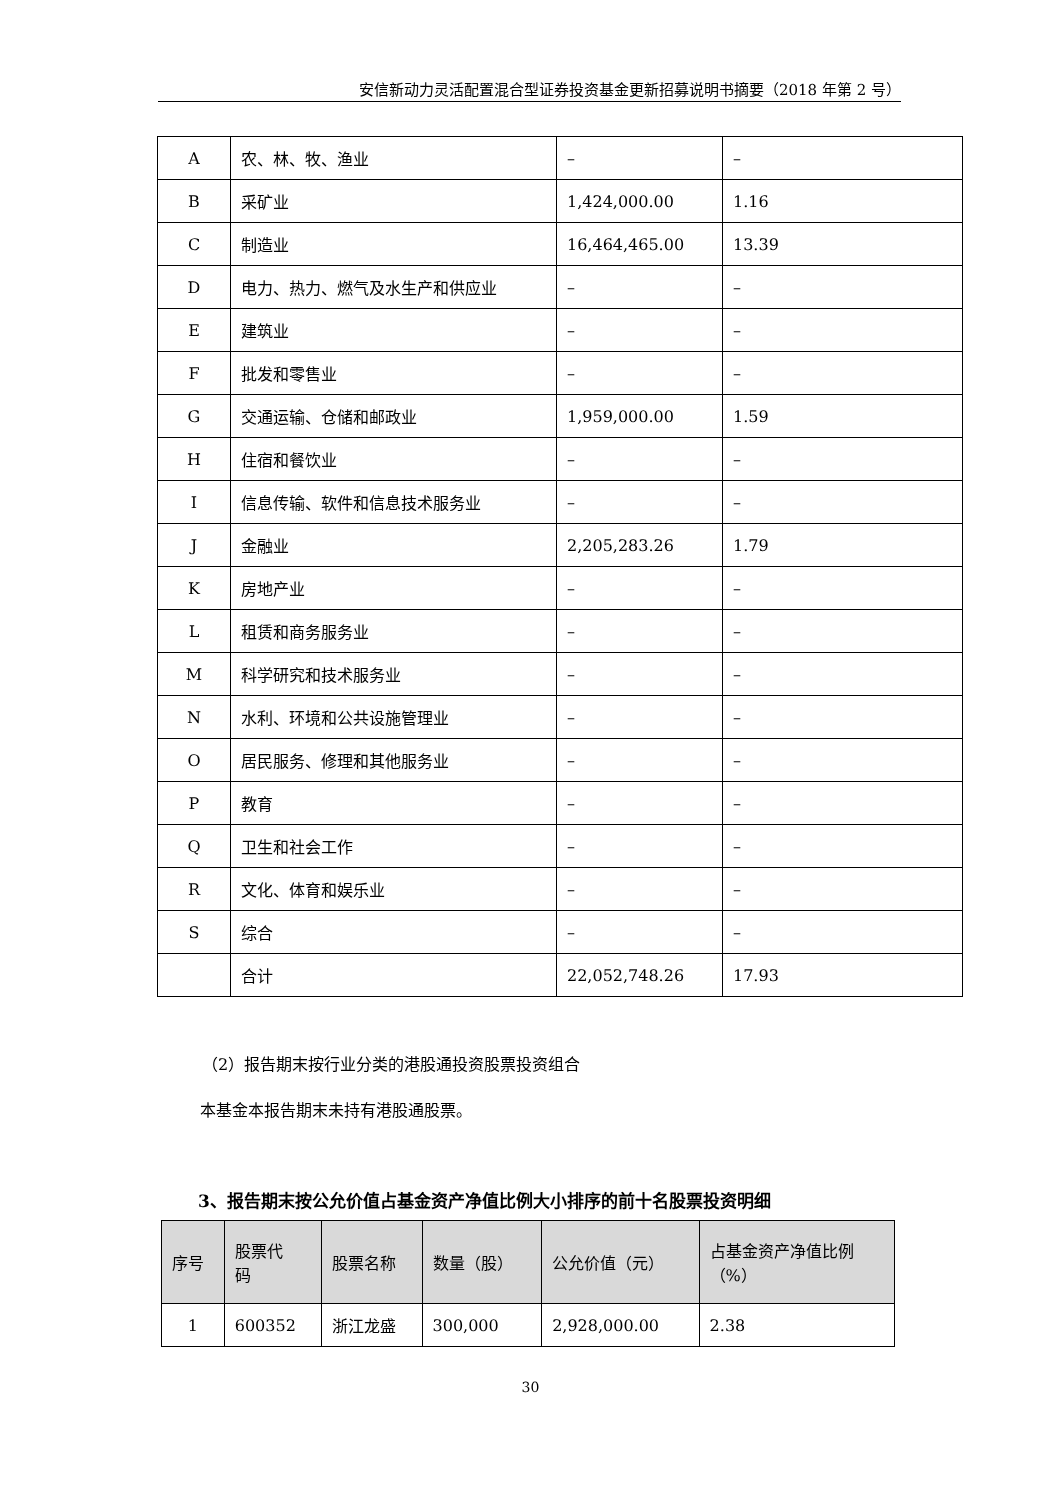安信新动力灵活配置混合型证券投资基金更新招募说明书摘要（2018 年第 2 号）
| A | 农、林、牧、渔业 | – | – |
| B | 采矿业 | 1,424,000.00 | 1.16 |
| C | 制造业 | 16,464,465.00 | 13.39 |
| D | 电力、热力、燃气及水生产和供应业 | – | – |
| E | 建筑业 | – | – |
| F | 批发和零售业 | – | – |
| G | 交通运输、仓储和邮政业 | 1,959,000.00 | 1.59 |
| H | 住宿和餐饮业 | – | – |
| I | 信息传输、软件和信息技术服务业 | – | – |
| J | 金融业 | 2,205,283.26 | 1.79 |
| K | 房地产业 | – | – |
| L | 租赁和商务服务业 | – | – |
| M | 科学研究和技术服务业 | – | – |
| N | 水利、环境和公共设施管理业 | – | – |
| O | 居民服务、修理和其他服务业 | – | – |
| P | 教育 | – | – |
| Q | 卫生和社会工作 | – | – |
| R | 文化、体育和娱乐业 | – | – |
| S | 综合 | – | – |
| | 合计 | 22,052,748.26 | 17.93 |
（2）报告期末按行业分类的港股通投资股票投资组合
本基金本报告期末未持有港股通股票。
3、报告期末按公允价值占基金资产净值比例大小排序的前十名股票投资明细
| 序号 | 股票代 码 | 股票名称 | 数量（股） | 公允价值（元） | 占基金资产净值比例 （%） |
| --- | --- | --- | --- | --- | --- |
| 1 | 600352 | 浙江龙盛 | 300,000 | 2,928,000.00 | 2.38 |
30